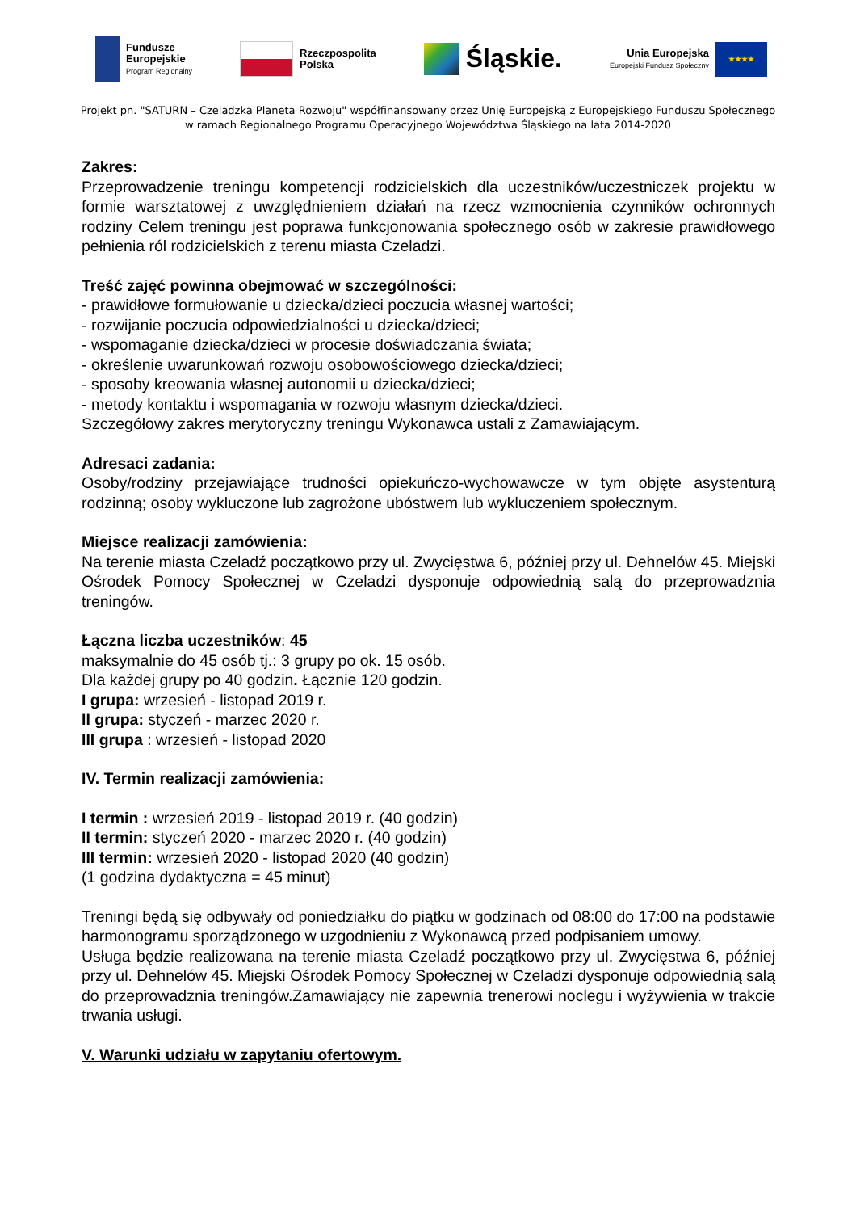Fundusze
Europejskie
Program Regionalny
Rzeczpospolita
Polska
Śląskie.
Unia Europejska
Europejski Fundusz Społeczny
★★★★
Projekt pn. "SATURN – Czeladzka Planeta Rozwoju" współfinansowany przez Unię Europejską z Europejskiego Funduszu Społecznego
w ramach Regionalnego Programu Operacyjnego Województwa Śląskiego na lata 2014-2020
Zakres:
Przeprowadzenie treningu kompetencji rodzicielskich dla uczestników/uczestniczek projektu w formie warsztatowej z uwzględnieniem działań na rzecz wzmocnienia czynników ochronnych rodziny Celem treningu jest poprawa funkcjonowania społecznego osób w zakresie prawidłowego pełnienia ról rodzicielskich z terenu miasta Czeladzi.
Treść zajęć powinna obejmować w szczególności:
- prawidłowe formułowanie u dziecka/dzieci poczucia własnej wartości;
- rozwijanie poczucia odpowiedzialności u dziecka/dzieci;
- wspomaganie dziecka/dzieci w procesie doświadczania świata;
- określenie uwarunkowań rozwoju osobowościowego dziecka/dzieci;
- sposoby kreowania własnej autonomii u dziecka/dzieci;
- metody kontaktu i wspomagania w rozwoju własnym dziecka/dzieci.
Szczegółowy zakres merytoryczny treningu Wykonawca ustali z Zamawiającym.
Adresaci zadania:
Osoby/rodziny przejawiające trudności opiekuńczo-wychowawcze w tym objęte asystenturą rodzinną; osoby wykluczone lub zagrożone ubóstwem lub wykluczeniem społecznym.
Miejsce realizacji zamówienia:
Na terenie miasta Czeladź początkowo przy ul. Zwycięstwa 6, później przy ul. Dehnelów 45. Miejski Ośrodek Pomocy Społecznej w Czeladzi dysponuje odpowiednią salą do przeprowadznia treningów.
Łączna liczba uczestników: 45
maksymalnie do 45 osób tj.: 3 grupy po ok. 15 osób.
Dla każdej grupy po 40 godzin. Łącznie 120 godzin.
I grupa: wrzesień - listopad 2019 r.
II grupa: styczeń - marzec 2020 r.
III grupa : wrzesień - listopad 2020
IV. Termin realizacji zamówienia:
I termin : wrzesień 2019 - listopad 2019 r. (40 godzin)
II termin: styczeń 2020 - marzec 2020 r. (40 godzin)
III termin: wrzesień 2020 - listopad 2020 (40 godzin)
(1 godzina dydaktyczna = 45 minut)
Treningi będą się odbywały od poniedziałku do piątku w godzinach od 08:00 do 17:00 na podstawie harmonogramu sporządzonego w uzgodnieniu z Wykonawcą przed podpisaniem umowy.
Usługa będzie realizowana na terenie miasta Czeladź początkowo przy ul. Zwycięstwa 6, później przy ul. Dehnelów 45. Miejski Ośrodek Pomocy Społecznej w Czeladzi dysponuje odpowiednią salą do przeprowadznia treningów.Zamawiający nie zapewnia trenerowi noclegu i wyżywienia w trakcie trwania usługi.
V. Warunki udziału w zapytaniu ofertowym.